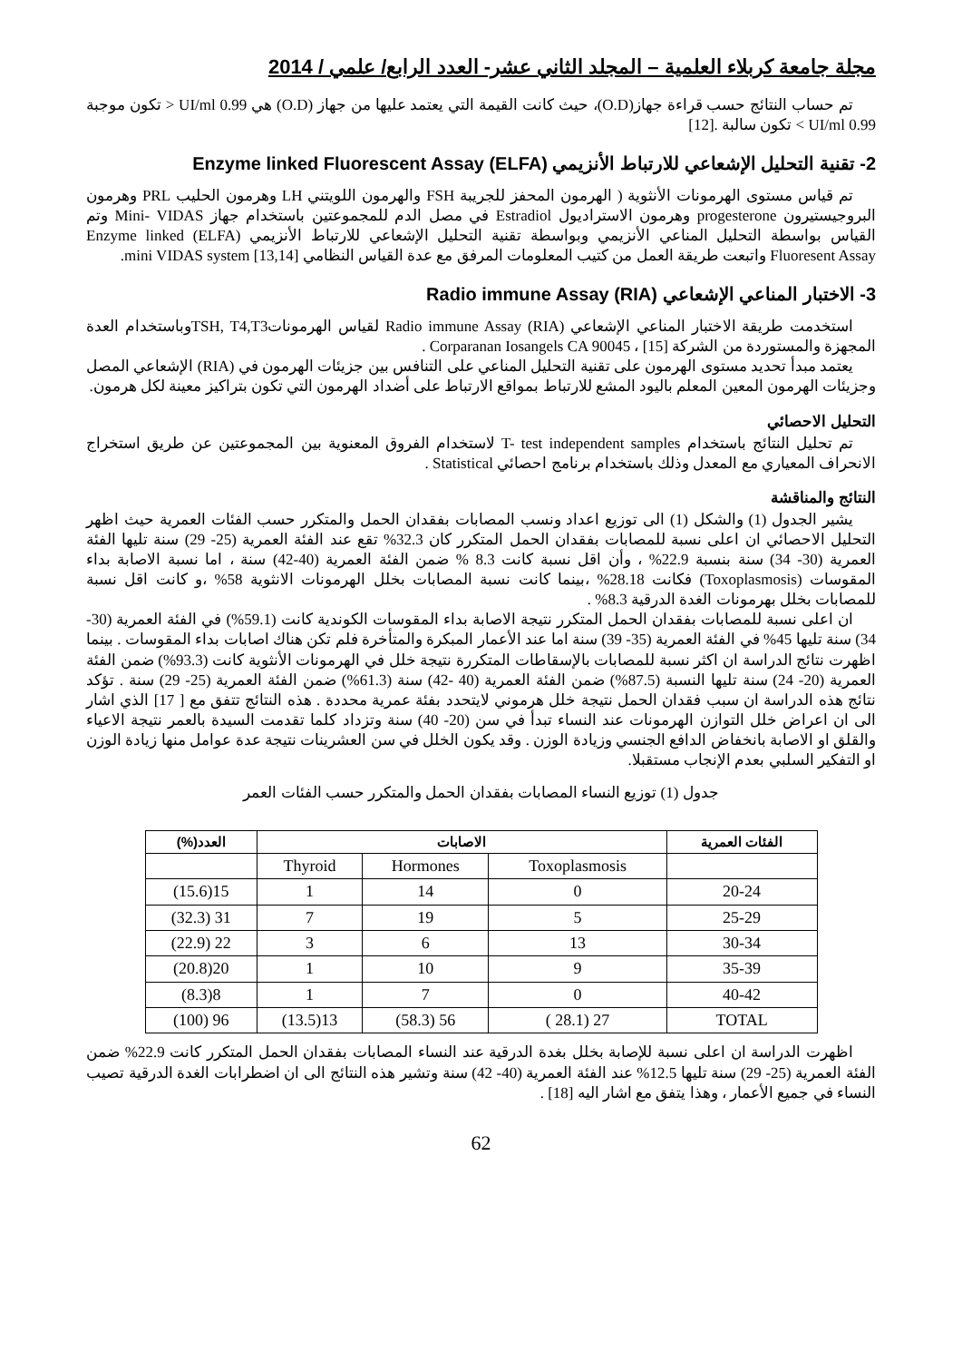مجلة جامعة كربلاء العلمية – المجلد الثاني عشر- العدد الرابع/ علمي / 2014
تم حساب النتائج حسب قراءة جهاز(O.D)، حيث كانت القيمة التي يعتمد عليها من جهاز (O.D) هي 0.99 UI/ml < تكون موجبة 0.99 UI/ml > تكون سالبة .[12]
2- تقنية التحليل الإشعاعي للارتباط الأنزيمي Enzyme linked Fluorescent Assay (ELFA)
تم قياس مستوى الهرمونات الأنثوية ( الهرمون المحفز للجريبة FSH والهرمون اللويتني LH وهرمون الحليب PRL وهرمون البروجيستيرون progesterone وهرمون الاستراديول Estradiol في مصل الدم للمجموعتين باستخدام جهاز Mini- VIDAS وتم القياس بواسطة التحليل المناعي الأنزيمي وبواسطة تقنية التحليل الإشعاعي للارتباط الأنزيمي (ELFA) Enzyme linked Fluoresent Assay واتبعت طريقة العمل من كتيب المعلومات المرفق مع عدة القياس النظامي mini VIDAS system [13,14].
3- الاختبار المناعي الإشعاعي Radio immune Assay (RIA)
استخدمت طريقة الاختبار المناعي الإشعاعي Radio immune Assay (RIA) لقياس الهرموناتTSH, T4,T3وباستخدام العدة المجهزة والمستوردة من الشركة Corparanan Iosangels CA 90045 ، [15] .
يعتمد مبدأ تحديد مستوى الهرمون على تقنية التحليل المناعي على التنافس بين جزيئات الهرمون في (RIA) الإشعاعي المصل وجزيئات الهرمون المعين المعلم باليود المشع للارتباط بمواقع الارتباط على أضداد الهرمون التي تكون بتراكيز معينة لكل هرمون.
التحليل الاحصائي
تم تحليل النتائج باستخدام T- test independent samples لاستخدام الفروق المعنوية بين المجموعتين عن طريق استخراج الانحراف المعياري مع المعدل وذلك باستخدام برنامج احصائي Statistical .
النتائج والمناقشة
يشير الجدول (1) والشكل (1) الى توزيع اعداد ونسب المصابات بفقدان الحمل والمتكرر حسب الفئات العمرية حيث اظهر التحليل الاحصائي ان اعلى نسبة للمصابات بفقدان الحمل المتكرر كان 32.3% تقع عند الفئة العمرية (25- 29) سنة تليها الفئة العمرية (30- 34) سنة بنسبة 22.9% ، وأن اقل نسبة كانت 8.3 % ضمن الفئة العمرية (40-42) سنة ، اما نسبة الاصابة بداء المقوسات (Toxoplasmosis) فكانت 28.18% ،بينما كانت نسبة المصابات بخلل الهرمونات الانثوية 58% ،و كانت اقل نسبة للمصابات بخلل بهرمونات الغدة الدرقية 8.3% .
ان اعلى نسبة للمصابات بفقدان الحمل المتكرر نتيجة الاصابة بداء المقوسات الكوندية كانت (59.1%) في الفئة العمرية (30- 34) سنة تليها 45% في الفئة العمرية (35- 39) سنة اما عند الأعمار المبكرة والمتأخرة فلم تكن هناك اصابات بداء المقوسات . بينما اظهرت نتائج الدراسة ان اكثر نسبة للمصابات بالإسقاطات المتكررة نتيجة خلل في الهرمونات الأنثوية كانت (93.3%) ضمن الفئة العمرية (20- 24) سنة تليها النسبة (87.5%) ضمن الفئة العمرية (40 -42) سنة (61.3%) ضمن الفئة العمرية (25- 29) سنة . تؤكد نتائج هذه الدراسة ان سبب فقدان الحمل نتيجة خلل هرموني لايتحدد بفئة عمرية محددة . هذه النتائج تتفق مع [ 17] الذي اشار الى ان اعراض خلل التوازن الهرمونات عند النساء تبدأ في سن (20- 40) سنة وتزداد كلما تقدمت السيدة بالعمر نتيجة الاعياء والقلق او الاصابة بانخفاض الدافع الجنسي وزيادة الوزن . وقد يكون الخلل في سن العشرينات نتيجة عدة عوامل منها زيادة الوزن او التفكير السلبي بعدم الإنجاب مستقبلا.
جدول (1) توزيع النساء المصابات بفقدان الحمل والمتكرر حسب الفئات العمر
| الفئات العمرية | الاصابات | | | العدد(%) |
| --- | --- | --- | --- | --- |
| | Toxoplasmosis | Hormones | Thyroid | |
| 20-24 | 0 | 14 | 1 | 15(15.6) |
| 25-29 | 5 | 19 | 7 | 31 (32.3) |
| 30-34 | 13 | 6 | 3 | 22 (22.9) |
| 35-39 | 9 | 10 | 1 | 20(20.8) |
| 40-42 | 0 | 7 | 1 | 8(8.3) |
| TOTAL | 27 (28.1 ) | 56 (58.3) | 13(13.5) | 96 (100) |
اظهرت الدراسة ان اعلى نسبة للإصابة بخلل بغدة الدرقية عند النساء المصابات بفقدان الحمل المتكرر كانت 22.9% ضمن الفئة العمرية (25- 29) سنة تليها 12.5% عند الفئة العمرية (40- 42) سنة وتشير هذه النتائج الى ان اضطرابات الغدة الدرقية تصيب النساء في جميع الأعمار ، وهذا يتفق مع اشار اليه [18] .
62